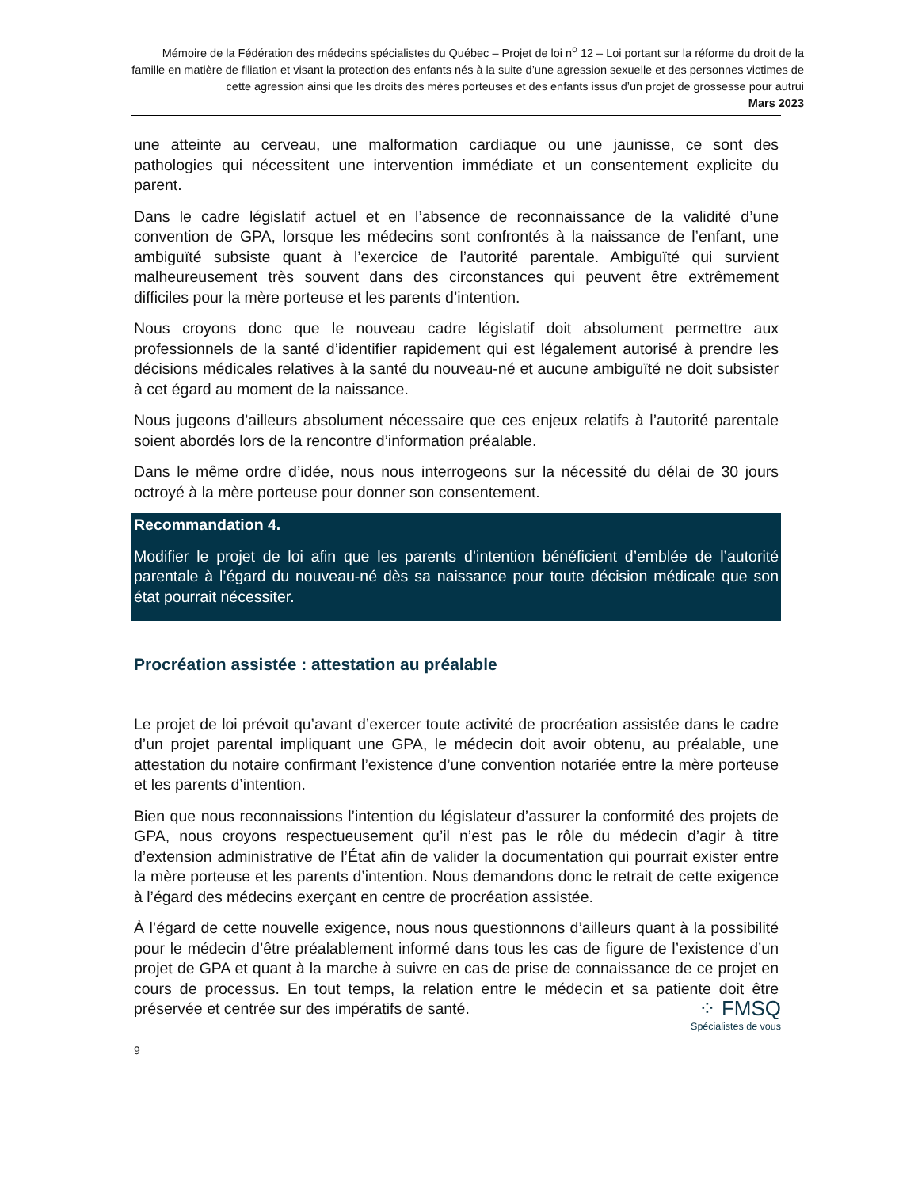Mémoire de la Fédération des médecins spécialistes du Québec – Projet de loi n<sup>o</sup> 12 – Loi portant sur la réforme du droit de la famille en matière de filiation et visant la protection des enfants nés à la suite d’une agression sexuelle et des personnes victimes de cette agression ainsi que les droits des mères porteuses et des enfants issus d’un projet de grossesse pour autrui
Mars 2023
une atteinte au cerveau, une malformation cardiaque ou une jaunisse, ce sont des pathologies qui nécessitent une intervention immédiate et un consentement explicite du parent.
Dans le cadre législatif actuel et en l’absence de reconnaissance de la validité d’une convention de GPA, lorsque les médecins sont confrontés à la naissance de l’enfant, une ambiguïté subsiste quant à l’exercice de l’autorité parentale. Ambiguïté qui survient malheureusement très souvent dans des circonstances qui peuvent être extrêmement difficiles pour la mère porteuse et les parents d’intention.
Nous croyons donc que le nouveau cadre législatif doit absolument permettre aux professionnels de la santé d’identifier rapidement qui est légalement autorisé à prendre les décisions médicales relatives à la santé du nouveau-né et aucune ambiguïté ne doit subsister à cet égard au moment de la naissance.
Nous jugeons d’ailleurs absolument nécessaire que ces enjeux relatifs à l’autorité parentale soient abordés lors de la rencontre d’information préalable.
Dans le même ordre d’idée, nous nous interrogeons sur la nécessité du délai de 30 jours octroyé à la mère porteuse pour donner son consentement.
Recommandation 4.
Modifier le projet de loi afin que les parents d’intention bénéficient d’emblée de l’autorité parentale à l’égard du nouveau-né dès sa naissance pour toute décision médicale que son état pourrait nécessiter.
Procréation assistée : attestation au préalable
Le projet de loi prévoit qu’avant d’exercer toute activité de procréation assistée dans le cadre d’un projet parental impliquant une GPA, le médecin doit avoir obtenu, au préalable, une attestation du notaire confirmant l’existence d’une convention notariée entre la mère porteuse et les parents d’intention.
Bien que nous reconnaissions l’intention du législateur d’assurer la conformité des projets de GPA, nous croyons respectueusement qu’il n’est pas le rôle du médecin d’agir à titre d’extension administrative de l’État afin de valider la documentation qui pourrait exister entre la mère porteuse et les parents d’intention. Nous demandons donc le retrait de cette exigence à l’égard des médecins exerçant en centre de procréation assistée.
À l’égard de cette nouvelle exigence, nous nous questionnons d’ailleurs quant à la possibilité pour le médecin d’être préalablement informé dans tous les cas de figure de l’existence d’un projet de GPA et quant à la marche à suivre en cas de prise de connaissance de ce projet en cours de processus. En tout temps, la relation entre le médecin et sa patiente doit être préservée et centrée sur des impératifs de santé.
⁘ FMSQ
Spécialistes de vous
9